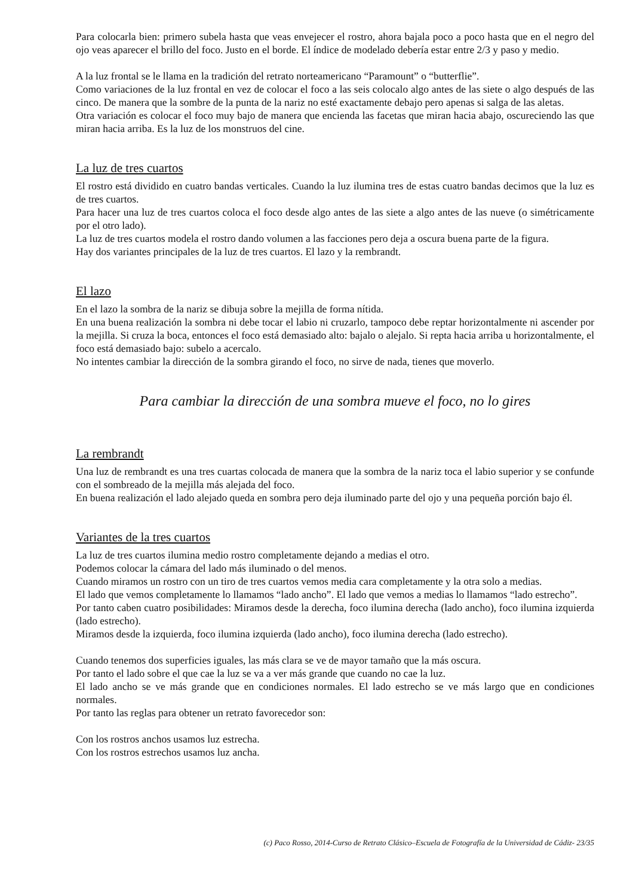Para colocarla bien: primero subela hasta que veas envejecer el rostro, ahora bajala poco a poco hasta que en el negro del ojo veas aparecer el brillo del foco. Justo en el borde. El índice de modelado debería estar entre 2/3 y paso y medio.
A la luz frontal se le llama en la tradición del retrato norteamericano “Paramount” o “butterflie”.
Como variaciones de la luz frontal en vez de colocar el foco a las seis colocalo algo antes de las siete o algo después de las cinco. De manera que la sombre de la punta de la nariz no esté exactamente debajo pero apenas si salga de las aletas.
Otra variación es colocar el foco muy bajo de manera que encienda las facetas que miran hacia abajo, oscureciendo las que miran hacia arriba. Es la luz de los monstruos del cine.
La luz de tres cuartos
El rostro está dividido en cuatro bandas verticales. Cuando la luz ilumina tres de estas cuatro bandas decimos que la luz es de tres cuartos.
Para hacer una luz de tres cuartos coloca el foco desde algo antes de las siete a algo antes de las nueve (o simétricamente por el otro lado).
La luz de tres cuartos modela el rostro dando volumen a las facciones pero deja a oscura buena parte de la figura.
Hay dos variantes principales de la luz de tres cuartos. El lazo y la rembrandt.
El lazo
En el lazo la sombra de la nariz se dibuja sobre la mejilla de forma nítida.
En una buena realización la sombra ni debe tocar el labio ni cruzarlo, tampoco debe reptar horizontalmente ni ascender por la mejilla. Si cruza la boca, entonces el foco está demasiado alto: bajalo o alejalo. Si repta hacia arriba u horizontalmente, el foco está demasiado bajo: subelo a acercalo.
No intentes cambiar la dirección de la sombra girando el foco, no sirve de nada, tienes que moverlo.
Para cambiar la dirección de una sombra mueve el foco, no lo gires
La rembrandt
Una luz de rembrandt es una tres cuartas colocada de manera que la sombra de la nariz toca el labio superior y se confunde con el sombreado de la mejilla más alejada del foco.
En buena realización el lado alejado queda en sombra pero deja iluminado parte del ojo y una pequeña porción bajo él.
Variantes de la tres cuartos
La luz de tres cuartos ilumina medio rostro completamente dejando a medias el otro.
Podemos colocar la cámara del lado más iluminado o del menos.
Cuando miramos un rostro con un tiro de tres cuartos vemos media cara completamente y la otra solo a medias.
El lado que vemos completamente lo llamamos “lado ancho”. El lado que vemos a medias lo llamamos “lado estrecho”.
Por tanto caben cuatro posibilidades: Miramos desde la derecha, foco ilumina derecha (lado ancho), foco ilumina izquierda (lado estrecho).
Miramos desde la izquierda, foco ilumina izquierda (lado ancho), foco ilumina derecha (lado estrecho).
Cuando tenemos dos superficies iguales, las más clara se ve de mayor tamaño que la más oscura.
Por tanto el lado sobre el que cae la luz se va a ver más grande que cuando no cae la luz.
El lado ancho se ve más grande que en condiciones normales. El lado estrecho se ve más largo que en condiciones normales.
Por tanto las reglas para obtener un retrato favorecedor son:
Con los rostros anchos usamos luz estrecha.
Con los rostros estrechos usamos luz ancha.
(c) Paco Rosso, 2014-Curso de Retrato Clásico–Escuela de Fotografía de la Universidad de Cádiz- 23/35